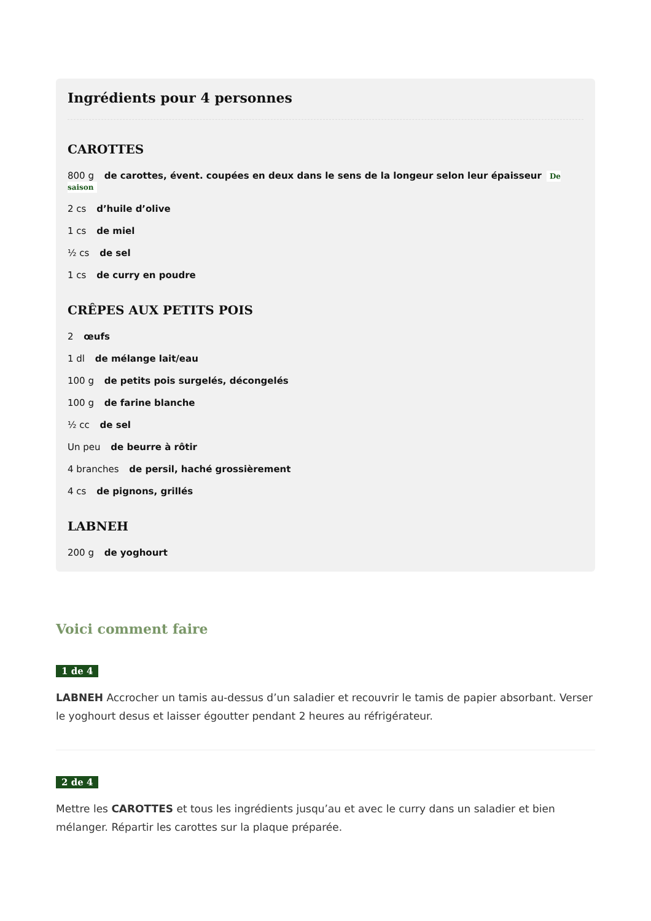Ingrédients pour 4 personnes
CAROTTES
800 g de carottes, évent. coupées en deux dans le sens de la longeur selon leur épaisseur De saison
2 cs d’huile d’olive
1 cs de miel
½ cs de sel
1 cs de curry en poudre
CRÊPES AUX PETITS POIS
2 œufs
1 dl de mélange lait/eau
100 g de petits pois surgelés, décongelés
100 g de farine blanche
½ cc de sel
Un peu de beurre à rôtir
4 branches de persil, haché grossièrement
4 cs de pignons, grillés
LABNEH
200 g de yoghourt
Voici comment faire
1 de 4
LABNEH Accrocher un tamis au-dessus d’un saladier et recouvrir le tamis de papier absorbant. Verser le yoghourt desus et laisser égoutter pendant 2 heures au réfrigérateur.
2 de 4
Mettre les CAROTTES et tous les ingrédients jusqu’au et avec le curry dans un saladier et bien mélanger. Répartir les carottes sur la plaque préparée.